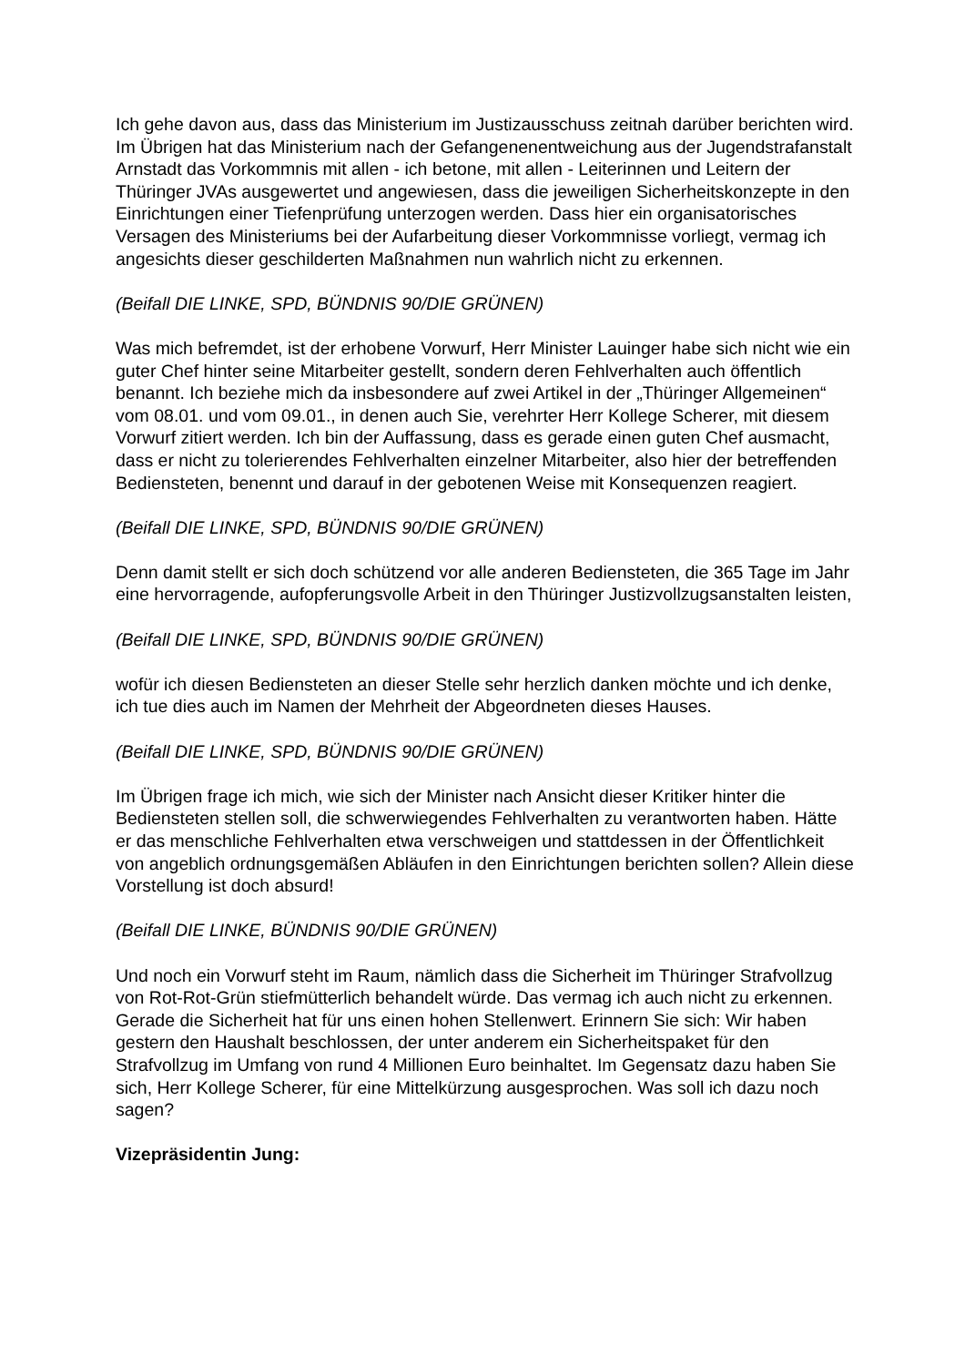Ich gehe davon aus, dass das Ministerium im Justizausschuss zeitnah darüber berichten wird. Im Übrigen hat das Ministerium nach der Gefangenenentweichung aus der Jugendstrafanstalt Arnstadt das Vorkommnis mit allen - ich betone, mit allen - Leiterinnen und Leitern der Thüringer JVAs ausgewertet und angewiesen, dass die jeweiligen Sicherheitskonzepte in den Einrichtungen einer Tiefenprüfung unterzogen werden. Dass hier ein organisatorisches Versagen des Ministeriums bei der Aufarbeitung dieser Vorkommnisse vorliegt, vermag ich angesichts dieser geschilderten Maßnahmen nun wahrlich nicht zu erkennen.
(Beifall DIE LINKE, SPD, BÜNDNIS 90/DIE GRÜNEN)
Was mich befremdet, ist der erhobene Vorwurf, Herr Minister Lauinger habe sich nicht wie ein guter Chef hinter seine Mitarbeiter gestellt, sondern deren Fehlverhalten auch öffentlich benannt. Ich beziehe mich da insbesondere auf zwei Artikel in der „Thüringer Allgemeinen“ vom 08.01. und vom 09.01., in denen auch Sie, verehrter Herr Kollege Scherer, mit diesem Vorwurf zitiert werden. Ich bin der Auffassung, dass es gerade einen guten Chef ausmacht, dass er nicht zu tolerierendes Fehlverhalten einzelner Mitarbeiter, also hier der betreffenden Bediensteten, benennt und darauf in der gebotenen Weise mit Konsequenzen reagiert.
(Beifall DIE LINKE, SPD, BÜNDNIS 90/DIE GRÜNEN)
Denn damit stellt er sich doch schützend vor alle anderen Bediensteten, die 365 Tage im Jahr eine hervorragende, aufopferungsvolle Arbeit in den Thüringer Justizvollzugsanstalten leisten,
(Beifall DIE LINKE, SPD, BÜNDNIS 90/DIE GRÜNEN)
wofür ich diesen Bediensteten an dieser Stelle sehr herzlich danken möchte und ich denke, ich tue dies auch im Namen der Mehrheit der Abgeordneten dieses Hauses.
(Beifall DIE LINKE, SPD, BÜNDNIS 90/DIE GRÜNEN)
Im Übrigen frage ich mich, wie sich der Minister nach Ansicht dieser Kritiker hinter die Bediensteten stellen soll, die schwerwiegendes Fehlverhalten zu verantworten haben. Hätte er das menschliche Fehlverhalten etwa verschweigen und stattdessen in der Öffentlichkeit von angeblich ordnungsgemäßen Abläufen in den Einrichtungen berichten sollen? Allein diese Vorstellung ist doch absurd!
(Beifall DIE LINKE, BÜNDNIS 90/DIE GRÜNEN)
Und noch ein Vorwurf steht im Raum, nämlich dass die Sicherheit im Thüringer Strafvollzug von Rot-Rot-Grün stiefmütterlich behandelt würde. Das vermag ich auch nicht zu erkennen. Gerade die Sicherheit hat für uns einen hohen Stellenwert. Erinnern Sie sich: Wir haben gestern den Haushalt beschlossen, der unter anderem ein Sicherheitspaket für den Strafvollzug im Umfang von rund 4 Millionen Euro beinhaltet. Im Gegensatz dazu haben Sie sich, Herr Kollege Scherer, für eine Mittelkürzung ausgesprochen. Was soll ich dazu noch sagen?
Vizepräsidentin Jung: